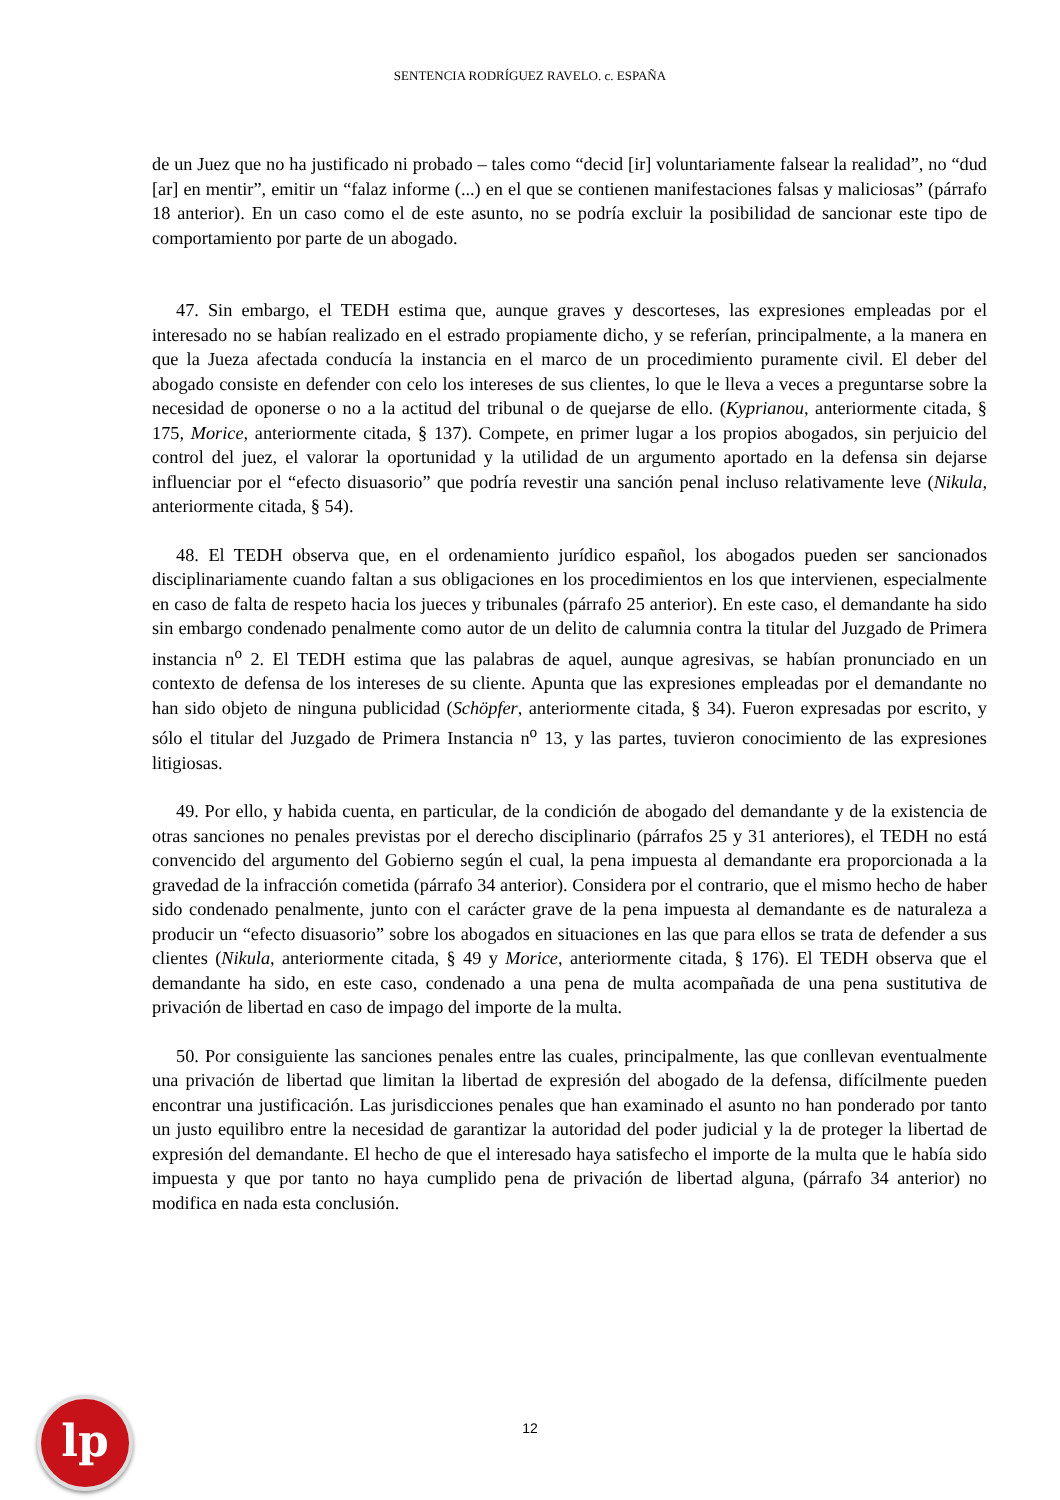SENTENCIA RODRÍGUEZ RAVELO. c. ESPAÑA
de un Juez que no ha justificado ni probado – tales como “decid [ir] voluntariamente falsear la realidad”, no “dud [ar] en mentir”, emitir un “falaz informe (...) en el que se contienen manifestaciones falsas y maliciosas” (párrafo 18 anterior). En un caso como el de este asunto, no se podría excluir la posibilidad de sancionar este tipo de comportamiento por parte de un abogado.
47. Sin embargo, el TEDH estima que, aunque graves y descorteses, las expresiones empleadas por el interesado no se habían realizado en el estrado propiamente dicho, y se referían, principalmente, a la manera en que la Jueza afectada conducía la instancia en el marco de un procedimiento puramente civil. El deber del abogado consiste en defender con celo los intereses de sus clientes, lo que le lleva a veces a preguntarse sobre la necesidad de oponerse o no a la actitud del tribunal o de quejarse de ello. (Kyprianou, anteriormente citada, § 175, Morice, anteriormente citada, § 137). Compete, en primer lugar a los propios abogados, sin perjuicio del control del juez, el valorar la oportunidad y la utilidad de un argumento aportado en la defensa sin dejarse influenciar por el “efecto disuasorio” que podría revestir una sanción penal incluso relativamente leve (Nikula, anteriormente citada, § 54).
48. El TEDH observa que, en el ordenamiento jurídico español, los abogados pueden ser sancionados disciplinariamente cuando faltan a sus obligaciones en los procedimientos en los que intervienen, especialmente en caso de falta de respeto hacia los jueces y tribunales (párrafo 25 anterior). En este caso, el demandante ha sido sin embargo condenado penalmente como autor de un delito de calumnia contra la titular del Juzgado de Primera instancia n<sup>o</sup> 2. El TEDH estima que las palabras de aquel, aunque agresivas, se habían pronunciado en un contexto de defensa de los intereses de su cliente. Apunta que las expresiones empleadas por el demandante no han sido objeto de ninguna publicidad (Schöpfer, anteriormente citada, § 34). Fueron expresadas por escrito, y sólo el titular del Juzgado de Primera Instancia n<sup>o</sup> 13, y las partes, tuvieron conocimiento de las expresiones litigiosas.
49. Por ello, y habida cuenta, en particular, de la condición de abogado del demandante y de la existencia de otras sanciones no penales previstas por el derecho disciplinario (párrafos 25 y 31 anteriores), el TEDH no está convencido del argumento del Gobierno según el cual, la pena impuesta al demandante era proporcionada a la gravedad de la infracción cometida (párrafo 34 anterior). Considera por el contrario, que el mismo hecho de haber sido condenado penalmente, junto con el carácter grave de la pena impuesta al demandante es de naturaleza a producir un “efecto disuasorio” sobre los abogados en situaciones en las que para ellos se trata de defender a sus clientes (Nikula, anteriormente citada, § 49 y Morice, anteriormente citada, § 176). El TEDH observa que el demandante ha sido, en este caso, condenado a una pena de multa acompañada de una pena sustitutiva de privación de libertad en caso de impago del importe de la multa.
50. Por consiguiente las sanciones penales entre las cuales, principalmente, las que conllevan eventualmente una privación de libertad que limitan la libertad de expresión del abogado de la defensa, difícilmente pueden encontrar una justificación. Las jurisdicciones penales que han examinado el asunto no han ponderado por tanto un justo equilibro entre la necesidad de garantizar la autoridad del poder judicial y la de proteger la libertad de expresión del demandante. El hecho de que el interesado haya satisfecho el importe de la multa que le había sido impuesta y que por tanto no haya cumplido pena de privación de libertad alguna, (párrafo 34 anterior) no modifica en nada esta conclusión.
lp 12